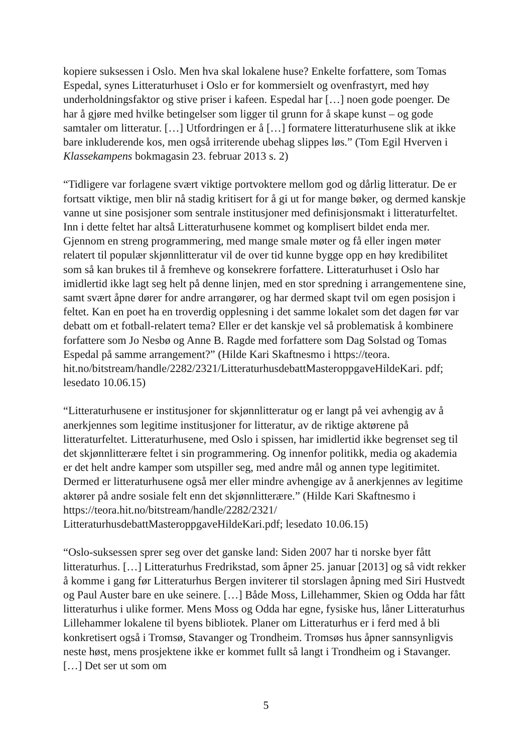kopiere suksessen i Oslo. Men hva skal lokalene huse? Enkelte forfattere, som Tomas Espedal, synes Litteraturhuset i Oslo er for kommersielt og ovenfrastyrt, med høy underholdningsfaktor og stive priser i kafeen. Espedal har […] noen gode poenger. De har å gjøre med hvilke betingelser som ligger til grunn for å skape kunst – og gode samtaler om litteratur. […] Utfordringen er å […] formatere litteraturhusene slik at ikke bare inkluderende kos, men også irriterende ubehag slippes løs.” (Tom Egil Hverven i Klassekampens bokmagasin 23. februar 2013 s. 2)
“Tidligere var forlagene svært viktige portvoktere mellom god og dårlig litteratur. De er fortsatt viktige, men blir nå stadig kritisert for å gi ut for mange bøker, og dermed kanskje vanne ut sine posisjoner som sentrale institusjoner med definisjonsmakt i litteraturfeltet. Inn i dette feltet har altså Litteraturhusene kommet og komplisert bildet enda mer. Gjennom en streng programmering, med mange smale møter og få eller ingen møter relatert til populær skjønnlitteratur vil de over tid kunne bygge opp en høy kredibilitet som så kan brukes til å fremheve og konsekrere forfattere. Litteraturhuset i Oslo har imidlertid ikke lagt seg helt på denne linjen, med en stor spredning i arrangementene sine, samt svært åpne dører for andre arrangører, og har dermed skapt tvil om egen posisjon i feltet. Kan en poet ha en troverdig opplesning i det samme lokalet som det dagen før var debatt om et fotball-relatert tema? Eller er det kanskje vel så problematisk å kombinere forfattere som Jo Nesbø og Anne B. Ragde med forfattere som Dag Solstad og Tomas Espedal på samme arrangement?” (Hilde Kari Skaftnesmo i https://teora. hit.no/bitstream/handle/2282/2321/LitteraturhusdebattMasteroppgaveHildeKari. pdf; lesedato 10.06.15)
“Litteraturhusene er institusjoner for skjønnlitteratur og er langt på vei avhengig av å anerkjennes som legitime institusjoner for litteratur, av de riktige aktørene på litteraturfeltet. Litteraturhusene, med Oslo i spissen, har imidlertid ikke begrenset seg til det skjønnlitterære feltet i sin programmering. Og innenfor politikk, media og akademia er det helt andre kamper som utspiller seg, med andre mål og annen type legitimitet. Dermed er litteraturhusene også mer eller mindre avhengige av å anerkjennes av legitime aktører på andre sosiale felt enn det skjønnlitterære.” (Hilde Kari Skaftnesmo i https://teora.hit.no/bitstream/handle/2282/2321/ LitteraturhusdebattMasteroppgaveHildeKari.pdf; lesedato 10.06.15)
“Oslo-suksessen sprer seg over det ganske land: Siden 2007 har ti norske byer fått litteraturhus. […] Litteraturhus Fredrikstad, som åpner 25. januar [2013] og så vidt rekker å komme i gang før Litteraturhus Bergen inviterer til storslagen åpning med Siri Hustvedt og Paul Auster bare en uke seinere. […] Både Moss, Lillehammer, Skien og Odda har fått litteraturhus i ulike former. Mens Moss og Odda har egne, fysiske hus, låner Litteraturhus Lillehammer lokalene til byens bibliotek. Planer om Litteraturhus er i ferd med å bli konkretisert også i Tromsø, Stavanger og Trondheim. Tromsøs hus åpner sannsynligvis neste høst, mens prosjektene ikke er kommet fullt så langt i Trondheim og i Stavanger. […] Det ser ut som om
5